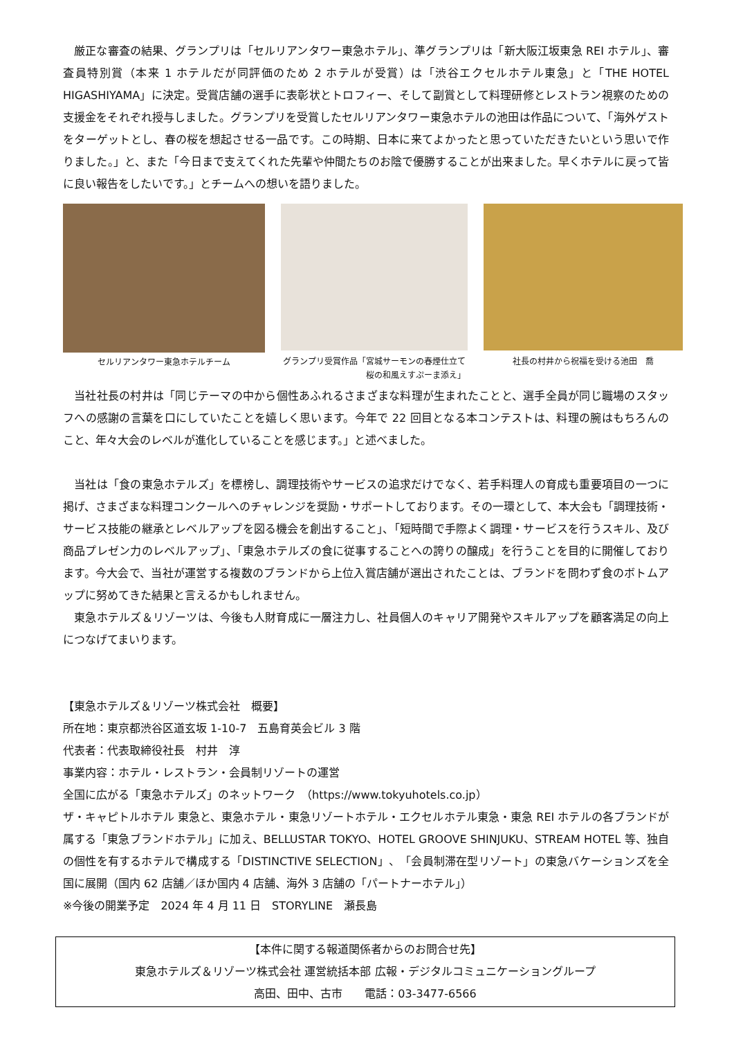厳正な審査の結果、グランプリは「セルリアンタワー東急ホテル」、準グランプリは「新大阪江坂東急 REI ホテル」、審査員特別賞（本来 1 ホテルだが同評価のため 2 ホテルが受賞）は「渋谷エクセルホテル東急」と「THE HOTEL HIGASHIYAMA」に決定。受賞店舗の選手に表彰状とトロフィー、そして副賞として料理研修とレストラン視察のための支援金をそれぞれ授与しました。グランプリを受賞したセルリアンタワー東急ホテルの池田は作品について、「海外ゲストをターゲットとし、春の桜を想起させる一品です。この時期、日本に来てよかったと思っていただきたいという思いで作りました。」と、また「今日まで支えてくれた先輩や仲間たちのお陰で優勝することが出来ました。早くホテルに戻って皆に良い報告をしたいです。」とチームへの想いを語りました。
セルリアンタワー東急ホテルチーム グランプリ受賞作品「宮城サーモンの春煙仕立て
桜の和風えすぷーま添え」
社長の村井から祝福を受ける池田　喬
　当社社長の村井は「同じテーマの中から個性あふれるさまざまな料理が生まれたことと、選手全員が同じ職場のスタッフへの感謝の言葉を口にしていたことを嬉しく思います。今年で 22 回目となる本コンテストは、料理の腕はもちろんのこと、年々大会のレベルが進化していることを感じます。」と述べました。
　当社は「食の東急ホテルズ」を標榜し、調理技術やサービスの追求だけでなく、若手料理人の育成も重要項目の一つに掲げ、さまざまな料理コンクールへのチャレンジを奨励・サポートしております。その一環として、本大会も「調理技術・サービス技能の継承とレベルアップを図る機会を創出すること」、「短時間で手際よく調理・サービスを行うスキル、及び商品プレゼン力のレベルアップ」、「東急ホテルズの食に従事することへの誇りの醸成」を行うことを目的に開催しております。今大会で、当社が運営する複数のブランドから上位入賞店舗が選出されたことは、ブランドを問わず食のボトムアップに努めてきた結果と言えるかもしれません。
　東急ホテルズ＆リゾーツは、今後も人財育成に一層注力し、社員個人のキャリア開発やスキルアップを顧客満足の向上につなげてまいります。
【東急ホテルズ＆リゾーツ株式会社　概要】
所在地：東京都渋谷区道玄坂 1-10-7　五島育英会ビル 3 階
代表者：代表取締役社長　村井　淳
事業内容：ホテル・レストラン・会員制リゾートの運営
全国に広がる「東急ホテルズ」のネットワーク　（https://www.tokyuhotels.co.jp）
ザ・キャピトルホテル 東急と、東急ホテル・東急リゾートホテル・エクセルホテル東急・東急 REI ホテルの各ブランドが属する「東急ブランドホテル」に加え、BELLUSTAR TOKYO、HOTEL GROOVE SHINJUKU、STREAM HOTEL 等、独自の個性を有するホテルで構成する「DISTINCTIVE SELECTION」、「会員制滞在型リゾート」の東急バケーションズを全国に展開（国内 62 店舗／ほか国内 4 店舗、海外 3 店舗の「パートナーホテル」）
※今後の開業予定　2024 年 4 月 11 日　STORYLINE　瀬長島
【本件に関する報道関係者からのお問合せ先】
東急ホテルズ＆リゾーツ株式会社 運営統括本部 広報・デジタルコミュニケーショングループ
高田、田中、古市　　電話：03-3477-6566